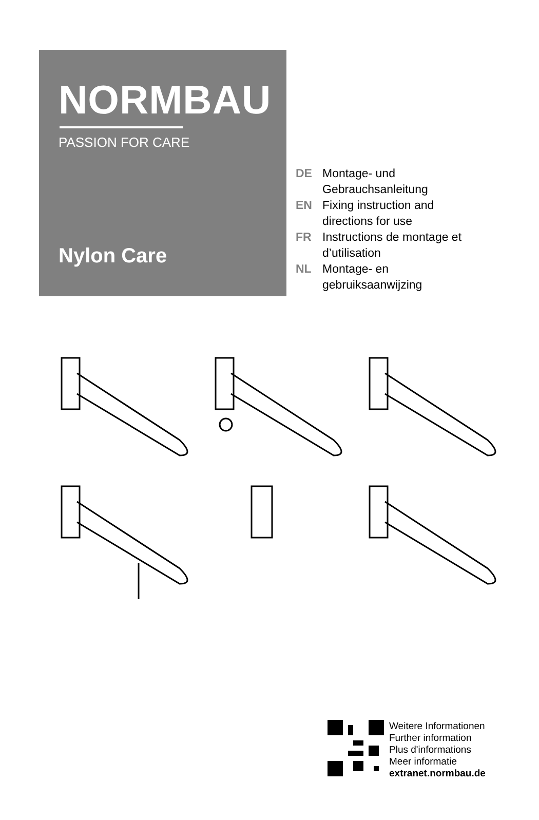NORMBAU
PASSION FOR CARE
Nylon Care
DE Montage- und
Gebrauchsanleitung
EN Fixing instruction and
directions for use
FR Instructions de montage et
d’utilisation
NL Montage- en
gebruiksaanwijzing
Weitere Informationen
Further information
Plus d'informations
Meer informatie
extranet.normbau.de